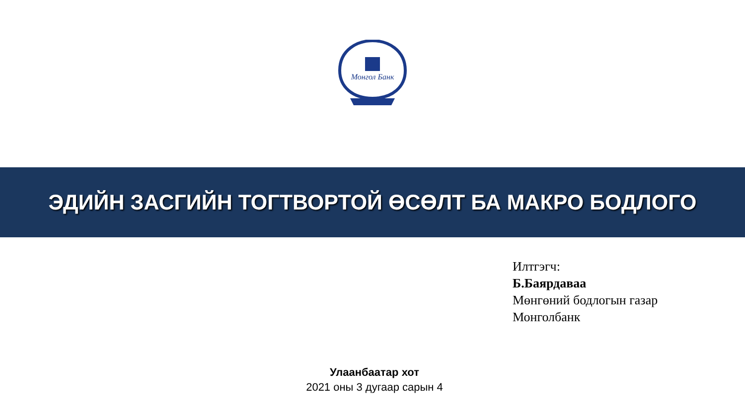Монгол Банк
ЭДИЙН ЗАСГИЙН ТОГТВОРТОЙ ӨСӨЛТ БА МАКРО БОДЛОГО
Илтгэгч:
Б.Баярдаваа
Мөнгөний бодлогын газар
Монголбанк
Улаанбаатар хот
2021 оны 3 дугаар сарын 4